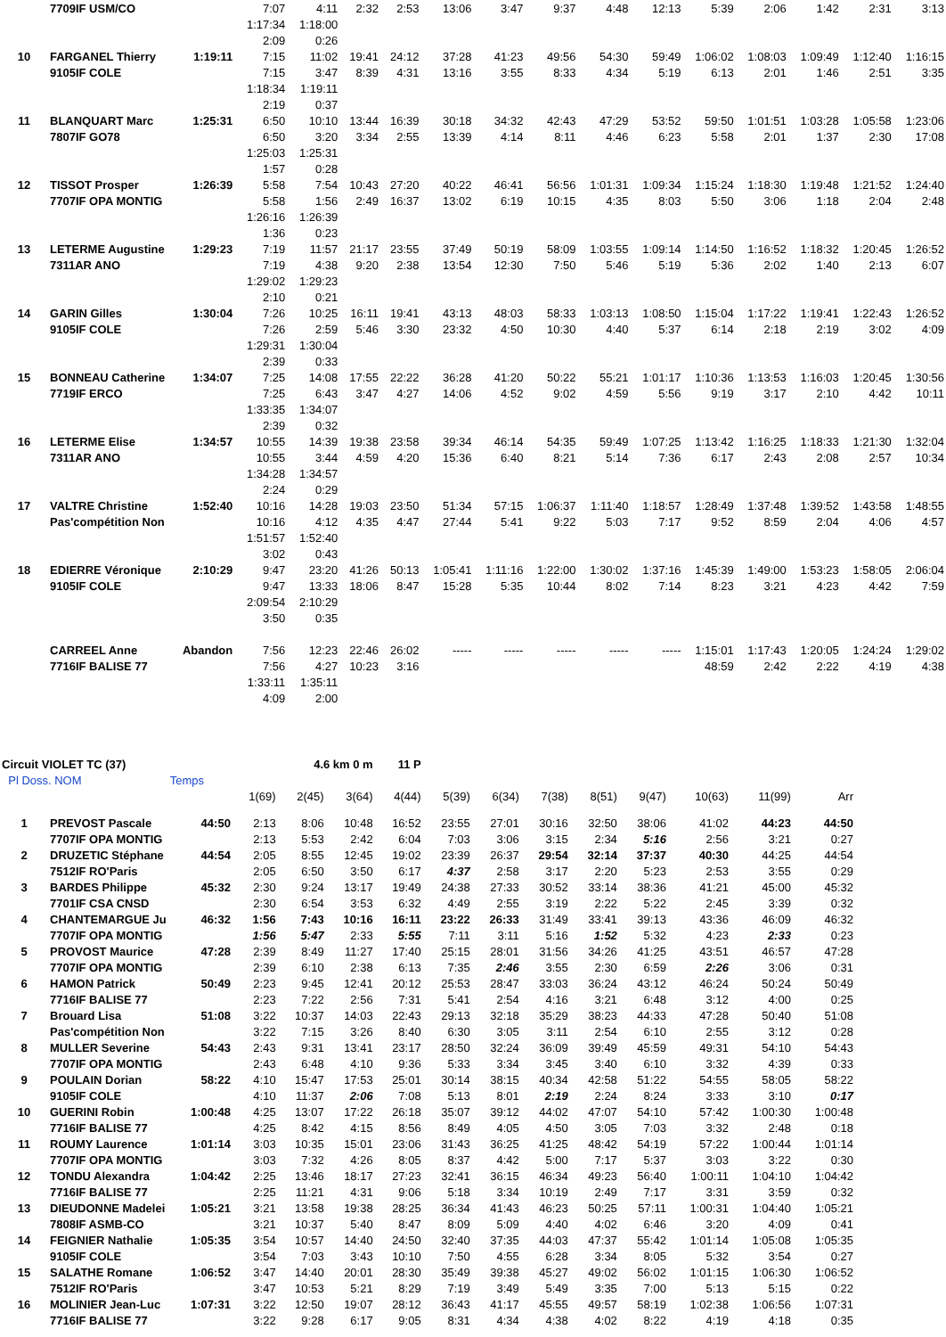| | 7709IF USM/CO | | 7:07 | 4:11 | 2:32 | 2:53 | 13:06 | 3:47 | 9:37 | 4:48 | 12:13 | 5:39 | 2:06 | 1:42 | 2:31 | 3:13 |
| | | | 1:17:34 | 1:18:00 | | | | | | | | | | | | |
| | | | 2:09 | 0:26 | | | | | | | | | | | | |
| 10 | FARGANEL Thierry | 1:19:11 | 7:15 | 11:02 | 19:41 | 24:12 | 37:28 | 41:23 | 49:56 | 54:30 | 59:49 | 1:06:02 | 1:08:03 | 1:09:49 | 1:12:40 | 1:16:15 |
| | 9105IF COLE | | 7:15 | 3:47 | 8:39 | 4:31 | 13:16 | 3:55 | 8:33 | 4:34 | 5:19 | 6:13 | 2:01 | 1:46 | 2:51 | 3:35 |
| | | | 1:18:34 | 1:19:11 | | | | | | | | | | | | |
| | | | 2:19 | 0:37 | | | | | | | | | | | | |
| 11 | BLANQUART Marc | 1:25:31 | 6:50 | 10:10 | 13:44 | 16:39 | 30:18 | 34:32 | 42:43 | 47:29 | 53:52 | 59:50 | 1:01:51 | 1:03:28 | 1:05:58 | 1:23:06 |
| | 7807IF GO78 | | 6:50 | 3:20 | 3:34 | 2:55 | 13:39 | 4:14 | 8:11 | 4:46 | 6:23 | 5:58 | 2:01 | 1:37 | 2:30 | 17:08 |
| | | | 1:25:03 | 1:25:31 | | | | | | | | | | | | |
| | | | 1:57 | 0:28 | | | | | | | | | | | | |
| 12 | TISSOT Prosper | 1:26:39 | 5:58 | 7:54 | 10:43 | 27:20 | 40:22 | 46:41 | 56:56 | 1:01:31 | 1:09:34 | 1:15:24 | 1:18:30 | 1:19:48 | 1:21:52 | 1:24:40 |
| | 7707IF OPA MONTIG | | 5:58 | 1:56 | 2:49 | 16:37 | 13:02 | 6:19 | 10:15 | 4:35 | 8:03 | 5:50 | 3:06 | 1:18 | 2:04 | 2:48 |
| | | | 1:26:16 | 1:26:39 | | | | | | | | | | | | |
| | | | 1:36 | 0:23 | | | | | | | | | | | | |
| 13 | LETERME Augustine | 1:29:23 | 7:19 | 11:57 | 21:17 | 23:55 | 37:49 | 50:19 | 58:09 | 1:03:55 | 1:09:14 | 1:14:50 | 1:16:52 | 1:18:32 | 1:20:45 | 1:26:52 |
| | 7311AR ANO | | 7:19 | 4:38 | 9:20 | 2:38 | 13:54 | 12:30 | 7:50 | 5:46 | 5:19 | 5:36 | 2:02 | 1:40 | 2:13 | 6:07 |
| | | | 1:29:02 | 1:29:23 | | | | | | | | | | | | |
| | | | 2:10 | 0:21 | | | | | | | | | | | | |
| 14 | GARIN Gilles | 1:30:04 | 7:26 | 10:25 | 16:11 | 19:41 | 43:13 | 48:03 | 58:33 | 1:03:13 | 1:08:50 | 1:15:04 | 1:17:22 | 1:19:41 | 1:22:43 | 1:26:52 |
| | 9105IF COLE | | 7:26 | 2:59 | 5:46 | 3:30 | 23:32 | 4:50 | 10:30 | 4:40 | 5:37 | 6:14 | 2:18 | 2:19 | 3:02 | 4:09 |
| | | | 1:29:31 | 1:30:04 | | | | | | | | | | | | |
| | | | 2:39 | 0:33 | | | | | | | | | | | | |
| 15 | BONNEAU Catherine | 1:34:07 | 7:25 | 14:08 | 17:55 | 22:22 | 36:28 | 41:20 | 50:22 | 55:21 | 1:01:17 | 1:10:36 | 1:13:53 | 1:16:03 | 1:20:45 | 1:30:56 |
| | 7719IF ERCO | | 7:25 | 6:43 | 3:47 | 4:27 | 14:06 | 4:52 | 9:02 | 4:59 | 5:56 | 9:19 | 3:17 | 2:10 | 4:42 | 10:11 |
| | | | 1:33:35 | 1:34:07 | | | | | | | | | | | | |
| | | | 2:39 | 0:32 | | | | | | | | | | | | |
| 16 | LETERME Elise | 1:34:57 | 10:55 | 14:39 | 19:38 | 23:58 | 39:34 | 46:14 | 54:35 | 59:49 | 1:07:25 | 1:13:42 | 1:16:25 | 1:18:33 | 1:21:30 | 1:32:04 |
| | 7311AR ANO | | 10:55 | 3:44 | 4:59 | 4:20 | 15:36 | 6:40 | 8:21 | 5:14 | 7:36 | 6:17 | 2:43 | 2:08 | 2:57 | 10:34 |
| | | | 1:34:28 | 1:34:57 | | | | | | | | | | | | |
| | | | 2:24 | 0:29 | | | | | | | | | | | | |
| 17 | VALTRE Christine | 1:52:40 | 10:16 | 14:28 | 19:03 | 23:50 | 51:34 | 57:15 | 1:06:37 | 1:11:40 | 1:18:57 | 1:28:49 | 1:37:48 | 1:39:52 | 1:43:58 | 1:48:55 |
| | Pas'compétition Non | | 10:16 | 4:12 | 4:35 | 4:47 | 27:44 | 5:41 | 9:22 | 5:03 | 7:17 | 9:52 | 8:59 | 2:04 | 4:06 | 4:57 |
| | | | 1:51:57 | 1:52:40 | | | | | | | | | | | | |
| | | | 3:02 | 0:43 | | | | | | | | | | | | |
| 18 | EDIERRE Véronique | 2:10:29 | 9:47 | 23:20 | 41:26 | 50:13 | 1:05:41 | 1:11:16 | 1:22:00 | 1:30:02 | 1:37:16 | 1:45:39 | 1:49:00 | 1:53:23 | 1:58:05 | 2:06:04 |
| | 9105IF COLE | | 9:47 | 13:33 | 18:06 | 8:47 | 15:28 | 5:35 | 10:44 | 8:02 | 7:14 | 8:23 | 3:21 | 4:23 | 4:42 | 7:59 |
| | | | 2:09:54 | 2:10:29 | | | | | | | | | | | | |
| | | | 3:50 | 0:35 | | | | | | | | | | | | |
| | CARREEL Anne | Abandon | 7:56 | 12:23 | 22:46 | 26:02 | ----- | ----- | ----- | ----- | ----- | 1:15:01 | 1:17:43 | 1:20:05 | 1:24:24 | 1:29:02 |
| | 7716IF BALISE 77 | | 7:56 | 4:27 | 10:23 | 3:16 | | | | | | 48:59 | 2:42 | 2:22 | 4:19 | 4:38 |
| | | | 1:33:11 | 1:35:11 | | | | | | | | | | | | |
| | | | 4:09 | 2:00 | | | | | | | | | | | | |
| Circuit VIOLET TC (37) | | | 4.6 km 0 m | | | 11 P | | | | | | | | |
| Pl Doss. NOM | | Temps | | | | | | | | | | | | |
| | | | 1(69) | 2(45) | 3(64) | 4(44) | 5(39) | 6(34) | 7(38) | 8(51) | 9(47) | 10(63) | 11(99) | Arr |
| 1 | PREVOST Pascale | 44:50 | 2:13 | 8:06 | 10:48 | 16:52 | 23:55 | 27:01 | 30:16 | 32:50 | 38:06 | 41:02 | 44:23 | 44:50 |
| | 7707IF OPA MONTIG | | 2:13 | 5:53 | 2:42 | 6:04 | 7:03 | 3:06 | 3:15 | 2:34 | 5:16 | 2:56 | 3:21 | 0:27 |
| 2 | DRUZETIC Stéphane | 44:54 | 2:05 | 8:55 | 12:45 | 19:02 | 23:39 | 26:37 | 29:54 | 32:14 | 37:37 | 40:30 | 44:25 | 44:54 |
| | 7512IF RO'Paris | | 2:05 | 6:50 | 3:50 | 6:17 | 4:37 | 2:58 | 3:17 | 2:20 | 5:23 | 2:53 | 3:55 | 0:29 |
| 3 | BARDES Philippe | 45:32 | 2:30 | 9:24 | 13:17 | 19:49 | 24:38 | 27:33 | 30:52 | 33:14 | 38:36 | 41:21 | 45:00 | 45:32 |
| | 7701IF CSA CNSD | | 2:30 | 6:54 | 3:53 | 6:32 | 4:49 | 2:55 | 3:19 | 2:22 | 5:22 | 2:45 | 3:39 | 0:32 |
| 4 | CHANTEMARGUE Ju | 46:32 | 1:56 | 7:43 | 10:16 | 16:11 | 23:22 | 26:33 | 31:49 | 33:41 | 39:13 | 43:36 | 46:09 | 46:32 |
| | 7707IF OPA MONTIG | | 1:56 | 5:47 | 2:33 | 5:55 | 7:11 | 3:11 | 5:16 | 1:52 | 5:32 | 4:23 | 2:33 | 0:23 |
| 5 | PROVOST Maurice | 47:28 | 2:39 | 8:49 | 11:27 | 17:40 | 25:15 | 28:01 | 31:56 | 34:26 | 41:25 | 43:51 | 46:57 | 47:28 |
| | 7707IF OPA MONTIG | | 2:39 | 6:10 | 2:38 | 6:13 | 7:35 | 2:46 | 3:55 | 2:30 | 6:59 | 2:26 | 3:06 | 0:31 |
| 6 | HAMON Patrick | 50:49 | 2:23 | 9:45 | 12:41 | 20:12 | 25:53 | 28:47 | 33:03 | 36:24 | 43:12 | 46:24 | 50:24 | 50:49 |
| | 7716IF BALISE 77 | | 2:23 | 7:22 | 2:56 | 7:31 | 5:41 | 2:54 | 4:16 | 3:21 | 6:48 | 3:12 | 4:00 | 0:25 |
| 7 | Brouard Lisa | 51:08 | 3:22 | 10:37 | 14:03 | 22:43 | 29:13 | 32:18 | 35:29 | 38:23 | 44:33 | 47:28 | 50:40 | 51:08 |
| | Pas'compétition Non | | 3:22 | 7:15 | 3:26 | 8:40 | 6:30 | 3:05 | 3:11 | 2:54 | 6:10 | 2:55 | 3:12 | 0:28 |
| 8 | MULLER Severine | 54:43 | 2:43 | 9:31 | 13:41 | 23:17 | 28:50 | 32:24 | 36:09 | 39:49 | 45:59 | 49:31 | 54:10 | 54:43 |
| | 7707IF OPA MONTIG | | 2:43 | 6:48 | 4:10 | 9:36 | 5:33 | 3:34 | 3:45 | 3:40 | 6:10 | 3:32 | 4:39 | 0:33 |
| 9 | POULAIN Dorian | 58:22 | 4:10 | 15:47 | 17:53 | 25:01 | 30:14 | 38:15 | 40:34 | 42:58 | 51:22 | 54:55 | 58:05 | 58:22 |
| | 9105IF COLE | | 4:10 | 11:37 | 2:06 | 7:08 | 5:13 | 8:01 | 2:19 | 2:24 | 8:24 | 3:33 | 3:10 | 0:17 |
| 10 | GUERINI Robin | 1:00:48 | 4:25 | 13:07 | 17:22 | 26:18 | 35:07 | 39:12 | 44:02 | 47:07 | 54:10 | 57:42 | 1:00:30 | 1:00:48 |
| | 7716IF BALISE 77 | | 4:25 | 8:42 | 4:15 | 8:56 | 8:49 | 4:05 | 4:50 | 3:05 | 7:03 | 3:32 | 2:48 | 0:18 |
| 11 | ROUMY Laurence | 1:01:14 | 3:03 | 10:35 | 15:01 | 23:06 | 31:43 | 36:25 | 41:25 | 48:42 | 54:19 | 57:22 | 1:00:44 | 1:01:14 |
| | 7707IF OPA MONTIG | | 3:03 | 7:32 | 4:26 | 8:05 | 8:37 | 4:42 | 5:00 | 7:17 | 5:37 | 3:03 | 3:22 | 0:30 |
| 12 | TONDU Alexandra | 1:04:42 | 2:25 | 13:46 | 18:17 | 27:23 | 32:41 | 36:15 | 46:34 | 49:23 | 56:40 | 1:00:11 | 1:04:10 | 1:04:42 |
| | 7716IF BALISE 77 | | 2:25 | 11:21 | 4:31 | 9:06 | 5:18 | 3:34 | 10:19 | 2:49 | 7:17 | 3:31 | 3:59 | 0:32 |
| 13 | DIEUDONNE Madelei | 1:05:21 | 3:21 | 13:58 | 19:38 | 28:25 | 36:34 | 41:43 | 46:23 | 50:25 | 57:11 | 1:00:31 | 1:04:40 | 1:05:21 |
| | 7808IF ASMB-CO | | 3:21 | 10:37 | 5:40 | 8:47 | 8:09 | 5:09 | 4:40 | 4:02 | 6:46 | 3:20 | 4:09 | 0:41 |
| 14 | FEIGNIER Nathalie | 1:05:35 | 3:54 | 10:57 | 14:40 | 24:50 | 32:40 | 37:35 | 44:03 | 47:37 | 55:42 | 1:01:14 | 1:05:08 | 1:05:35 |
| | 9105IF COLE | | 3:54 | 7:03 | 3:43 | 10:10 | 7:50 | 4:55 | 6:28 | 3:34 | 8:05 | 5:32 | 3:54 | 0:27 |
| 15 | SALATHE Romane | 1:06:52 | 3:47 | 14:40 | 20:01 | 28:30 | 35:49 | 39:38 | 45:27 | 49:02 | 56:02 | 1:01:15 | 1:06:30 | 1:06:52 |
| | 7512IF RO'Paris | | 3:47 | 10:53 | 5:21 | 8:29 | 7:19 | 3:49 | 5:49 | 3:35 | 7:00 | 5:13 | 5:15 | 0:22 |
| 16 | MOLINIER Jean-Luc | 1:07:31 | 3:22 | 12:50 | 19:07 | 28:12 | 36:43 | 41:17 | 45:55 | 49:57 | 58:19 | 1:02:38 | 1:06:56 | 1:07:31 |
| | 7716IF BALISE 77 | | 3:22 | 9:28 | 6:17 | 9:05 | 8:31 | 4:34 | 4:38 | 4:02 | 8:22 | 4:19 | 4:18 | 0:35 |